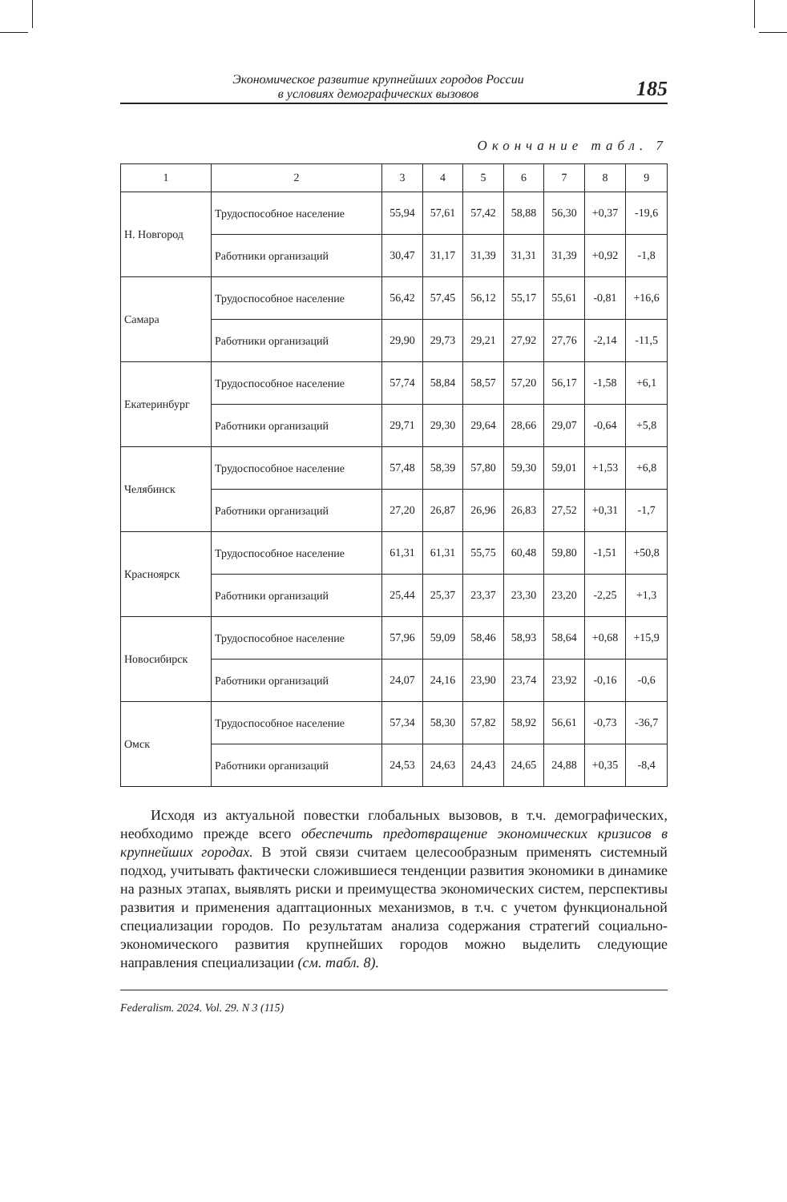Экономическое развитие крупнейших городов России
в условиях демографических вызовов
185
Окончание табл. 7
| 1 | 2 | 3 | 4 | 5 | 6 | 7 | 8 | 9 |
| --- | --- | --- | --- | --- | --- | --- | --- | --- |
| Н. Новгород | Трудоспособное население | 55,94 | 57,61 | 57,42 | 58,88 | 56,30 | +0,37 | -19,6 |
| | Работники организаций | 30,47 | 31,17 | 31,39 | 31,31 | 31,39 | +0,92 | -1,8 |
| Самара | Трудоспособное население | 56,42 | 57,45 | 56,12 | 55,17 | 55,61 | -0,81 | +16,6 |
| | Работники организаций | 29,90 | 29,73 | 29,21 | 27,92 | 27,76 | -2,14 | -11,5 |
| Екатеринбург | Трудоспособное население | 57,74 | 58,84 | 58,57 | 57,20 | 56,17 | -1,58 | +6,1 |
| | Работники организаций | 29,71 | 29,30 | 29,64 | 28,66 | 29,07 | -0,64 | +5,8 |
| Челябинск | Трудоспособное население | 57,48 | 58,39 | 57,80 | 59,30 | 59,01 | +1,53 | +6,8 |
| | Работники организаций | 27,20 | 26,87 | 26,96 | 26,83 | 27,52 | +0,31 | -1,7 |
| Красноярск | Трудоспособное население | 61,31 | 61,31 | 55,75 | 60,48 | 59,80 | -1,51 | +50,8 |
| | Работники организаций | 25,44 | 25,37 | 23,37 | 23,30 | 23,20 | -2,25 | +1,3 |
| Новосибирск | Трудоспособное население | 57,96 | 59,09 | 58,46 | 58,93 | 58,64 | +0,68 | +15,9 |
| | Работники организаций | 24,07 | 24,16 | 23,90 | 23,74 | 23,92 | -0,16 | -0,6 |
| Омск | Трудоспособное население | 57,34 | 58,30 | 57,82 | 58,92 | 56,61 | -0,73 | -36,7 |
| | Работники организаций | 24,53 | 24,63 | 24,43 | 24,65 | 24,88 | +0,35 | -8,4 |
Исходя из актуальной повестки глобальных вызовов, в т.ч. демографических, необходимо прежде всего обеспечить предотвращение экономических кризисов в крупнейших городах. В этой связи считаем целесообразным применять системный подход, учитывать фактически сложившиеся тенденции развития экономики в динамике на разных этапах, выявлять риски и преимущества экономических систем, перспективы развития и применения адаптационных механизмов, в т.ч. с учетом функциональной специализации городов. По результатам анализа содержания стратегий социально-экономического развития крупнейших городов можно выделить следующие направления специализации (см. табл. 8).
Federalism. 2024. Vol. 29. N 3 (115)